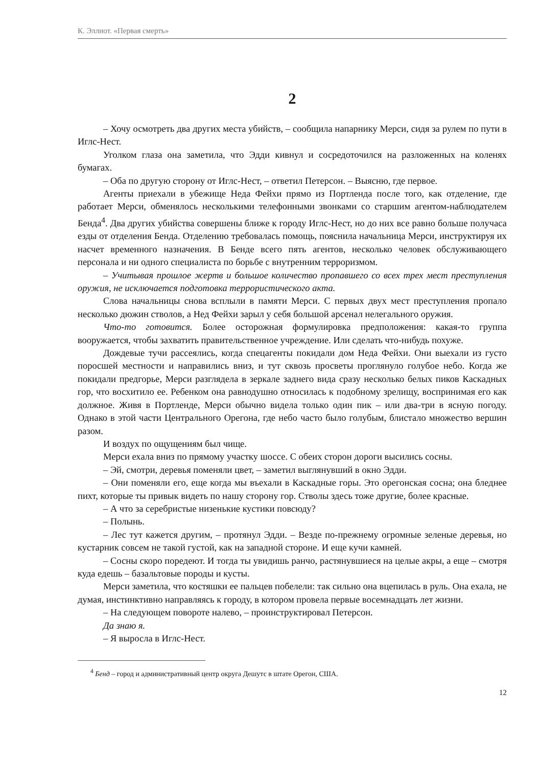К. Эллиот. «Первая смерть»
2
– Хочу осмотреть два других места убийств, – сообщила напарнику Мерси, сидя за рулем по пути в Иглс-Нест.
Уголком глаза она заметила, что Эдди кивнул и сосредоточился на разложенных на коленях бумагах.
– Оба по другую сторону от Иглс-Нест, – ответил Петерсон. – Выясню, где первое.
Агенты приехали в убежище Неда Фейхи прямо из Портленда после того, как отделение, где работает Мерси, обменялось несколькими телефонными звонками со старшим агентом-наблюдателем Бенда<sup>4</sup>. Два других убийства совершены ближе к городу Иглс-Нест, но до них все равно больше получаса езды от отделения Бенда. Отделению требовалась помощь, пояснила начальница Мерси, инструктируя их насчет временного назначения. В Бенде всего пять агентов, несколько человек обслуживающего персонала и ни одного специалиста по борьбе с внутренним терроризмом.
– Учитывая прошлое жертв и большое количество пропавшего со всех трех мест преступления оружия, не исключается подготовка террористического акта.
Слова начальницы снова всплыли в памяти Мерси. С первых двух мест преступления пропало несколько дюжин стволов, а Нед Фейхи зарыл у себя большой арсенал нелегального оружия.
Что-то готовится. Более осторожная формулировка предположения: какая-то группа вооружается, чтобы захватить правительственное учреждение. Или сделать что-нибудь похуже.
Дождевые тучи рассеялись, когда спецагенты покидали дом Неда Фейхи. Они выехали из густо поросшей местности и направились вниз, и тут сквозь просветы проглянуло голубое небо. Когда же покидали предгорье, Мерси разглядела в зеркале заднего вида сразу несколько белых пиков Каскадных гор, что восхитило ее. Ребенком она равнодушно относилась к подобному зрелищу, воспринимая его как должное. Живя в Портленде, Мерси обычно видела только один пик – или два-три в ясную погоду. Однако в этой части Центрального Орегона, где небо часто было голубым, блистало множество вершин разом.
И воздух по ощущениям был чище.
Мерси ехала вниз по прямому участку шоссе. С обеих сторон дороги высились сосны.
– Эй, смотри, деревья поменяли цвет, – заметил выглянувший в окно Эдди.
– Они поменяли его, еще когда мы въехали в Каскадные горы. Это орегонская сосна; она бледнее пихт, которые ты привык видеть по нашу сторону гор. Стволы здесь тоже другие, более красные.
– А что за серебристые низенькие кустики повсюду?
– Полынь.
– Лес тут кажется другим, – протянул Эдди. – Везде по-прежнему огромные зеленые деревья, но кустарник совсем не такой густой, как на западной стороне. И еще кучи камней.
– Сосны скоро поредеют. И тогда ты увидишь ранчо, растянувшиеся на целые акры, а еще – смотря куда едешь – базальтовые породы и кусты.
Мерси заметила, что костяшки ее пальцев побелели: так сильно она вцепилась в руль. Она ехала, не думая, инстинктивно направляясь к городу, в котором провела первые восемнадцать лет жизни.
– На следующем повороте налево, – проинструктировал Петерсон.
Да знаю я.
– Я выросла в Иглс-Нест.
<sup>4</sup> Бенд – город и административный центр округа Дешутс в штате Орегон, США.
12